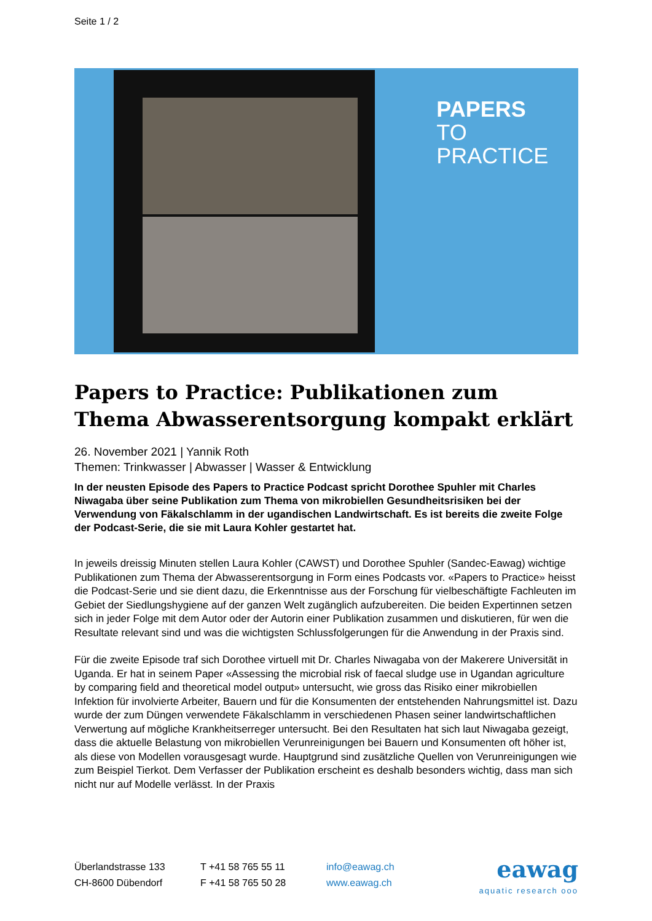Seite 1 / 2
PAPERS
TO PRACTICE
Papers to Practice: Publikationen zum Thema Abwasserentsorgung kompakt erklärt
26. November 2021 | Yannik Roth
Themen: Trinkwasser | Abwasser | Wasser & Entwicklung
In der neusten Episode des Papers to Practice Podcast spricht Dorothee Spuhler mit Charles Niwagaba über seine Publikation zum Thema von mikrobiellen Gesundheitsrisiken bei der Verwendung von Fäkalschlamm in der ugandischen Landwirtschaft. Es ist bereits die zweite Folge der Podcast-Serie, die sie mit Laura Kohler gestartet hat.
In jeweils dreissig Minuten stellen Laura Kohler (CAWST) und Dorothee Spuhler (Sandec-Eawag) wichtige Publikationen zum Thema der Abwasserentsorgung in Form eines Podcasts vor. «Papers to Practice» heisst die Podcast-Serie und sie dient dazu, die Erkenntnisse aus der Forschung für vielbeschäftigte Fachleuten im Gebiet der Siedlungshygiene auf der ganzen Welt zugänglich aufzubereiten. Die beiden Expertinnen setzen sich in jeder Folge mit dem Autor oder der Autorin einer Publikation zusammen und diskutieren, für wen die Resultate relevant sind und was die wichtigsten Schlussfolgerungen für die Anwendung in der Praxis sind.
Für die zweite Episode traf sich Dorothee virtuell mit Dr. Charles Niwagaba von der Makerere Universität in Uganda. Er hat in seinem Paper «Assessing the microbial risk of faecal sludge use in Ugandan agriculture by comparing field and theoretical model output» untersucht, wie gross das Risiko einer mikrobiellen Infektion für involvierte Arbeiter, Bauern und für die Konsumenten der entstehenden Nahrungsmittel ist. Dazu wurde der zum Düngen verwendete Fäkalschlamm in verschiedenen Phasen seiner landwirtschaftlichen Verwertung auf mögliche Krankheitserreger untersucht. Bei den Resultaten hat sich laut Niwagaba gezeigt, dass die aktuelle Belastung von mikrobiellen Verunreinigungen bei Bauern und Konsumenten oft höher ist, als diese von Modellen vorausgesagt wurde. Hauptgrund sind zusätzliche Quellen von Verunreinigungen wie zum Beispiel Tierkot. Dem Verfasser der Publikation erscheint es deshalb besonders wichtig, dass man sich nicht nur auf Modelle verlässt. In der Praxis
Überlandstrasse 133
CH-8600 Dübendorf
T +41 58 765 55 11
F +41 58 765 50 28
info@eawag.ch
www.eawag.ch
eawag
aquatic research ooo